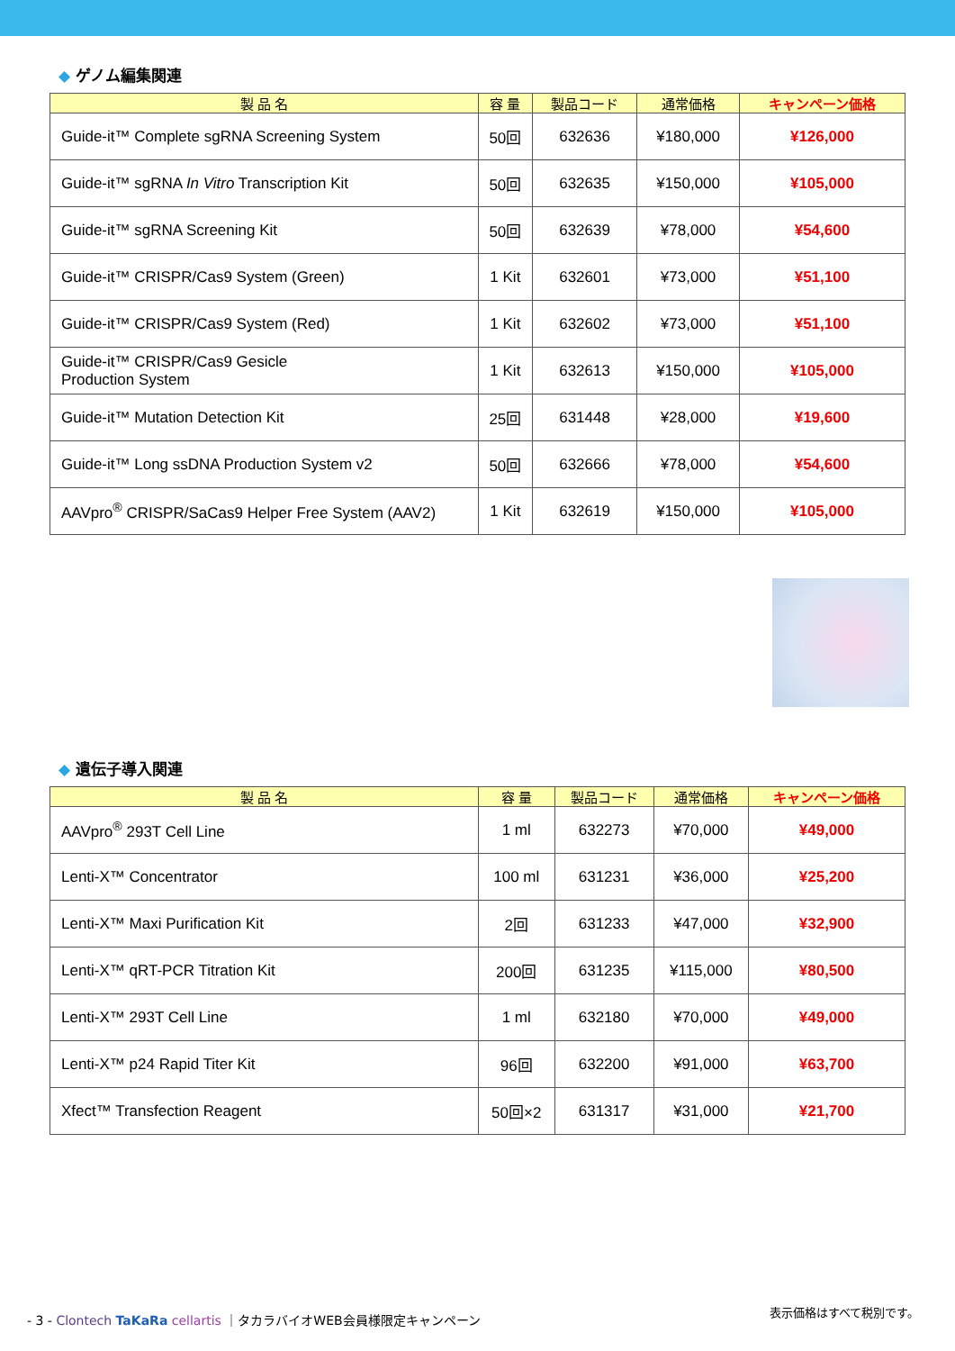◆ ゲノム編集関連
| 製 品 名 | 容 量 | 製品コード | 通常価格 | キャンペーン価格 |
| --- | --- | --- | --- | --- |
| Guide-it™ Complete sgRNA Screening System | 50回 | 632636 | ¥180,000 | ¥126,000 |
| Guide-it™ sgRNA In Vitro Transcription Kit | 50回 | 632635 | ¥150,000 | ¥105,000 |
| Guide-it™ sgRNA Screening Kit | 50回 | 632639 | ¥78,000 | ¥54,600 |
| Guide-it™ CRISPR/Cas9 System (Green) | 1 Kit | 632601 | ¥73,000 | ¥51,100 |
| Guide-it™ CRISPR/Cas9 System (Red) | 1 Kit | 632602 | ¥73,000 | ¥51,100 |
| Guide-it™ CRISPR/Cas9 Gesicle Production System | 1 Kit | 632613 | ¥150,000 | ¥105,000 |
| Guide-it™ Mutation Detection Kit | 25回 | 631448 | ¥28,000 | ¥19,600 |
| Guide-it™ Long ssDNA Production System v2 | 50回 | 632666 | ¥78,000 | ¥54,600 |
| AAVpro<sup>®</sup> CRISPR/SaCas9 Helper Free System (AAV2) | 1 Kit | 632619 | ¥150,000 | ¥105,000 |
◆ 遺伝子導入関連
| 製 品 名 | 容 量 | 製品コード | 通常価格 | キャンペーン価格 |
| --- | --- | --- | --- | --- |
| AAVpro<sup>®</sup> 293T Cell Line | 1 ml | 632273 | ¥70,000 | ¥49,000 |
| Lenti-X™ Concentrator | 100 ml | 631231 | ¥36,000 | ¥25,200 |
| Lenti-X™ Maxi Purification Kit | 2回 | 631233 | ¥47,000 | ¥32,900 |
| Lenti-X™ qRT-PCR Titration Kit | 200回 | 631235 | ¥115,000 | ¥80,500 |
| Lenti-X™ 293T Cell Line | 1 ml | 632180 | ¥70,000 | ¥49,000 |
| Lenti-X™ p24 Rapid Titer Kit | 96回 | 632200 | ¥91,000 | ¥63,700 |
| Xfect™ Transfection Reagent | 50回×2 | 631317 | ¥31,000 | ¥21,700 |
- 3 - Clontech TaKaRa cellartis ｜タカラバイオWEB会員様限定キャンペーン
表示価格はすべて税別です。